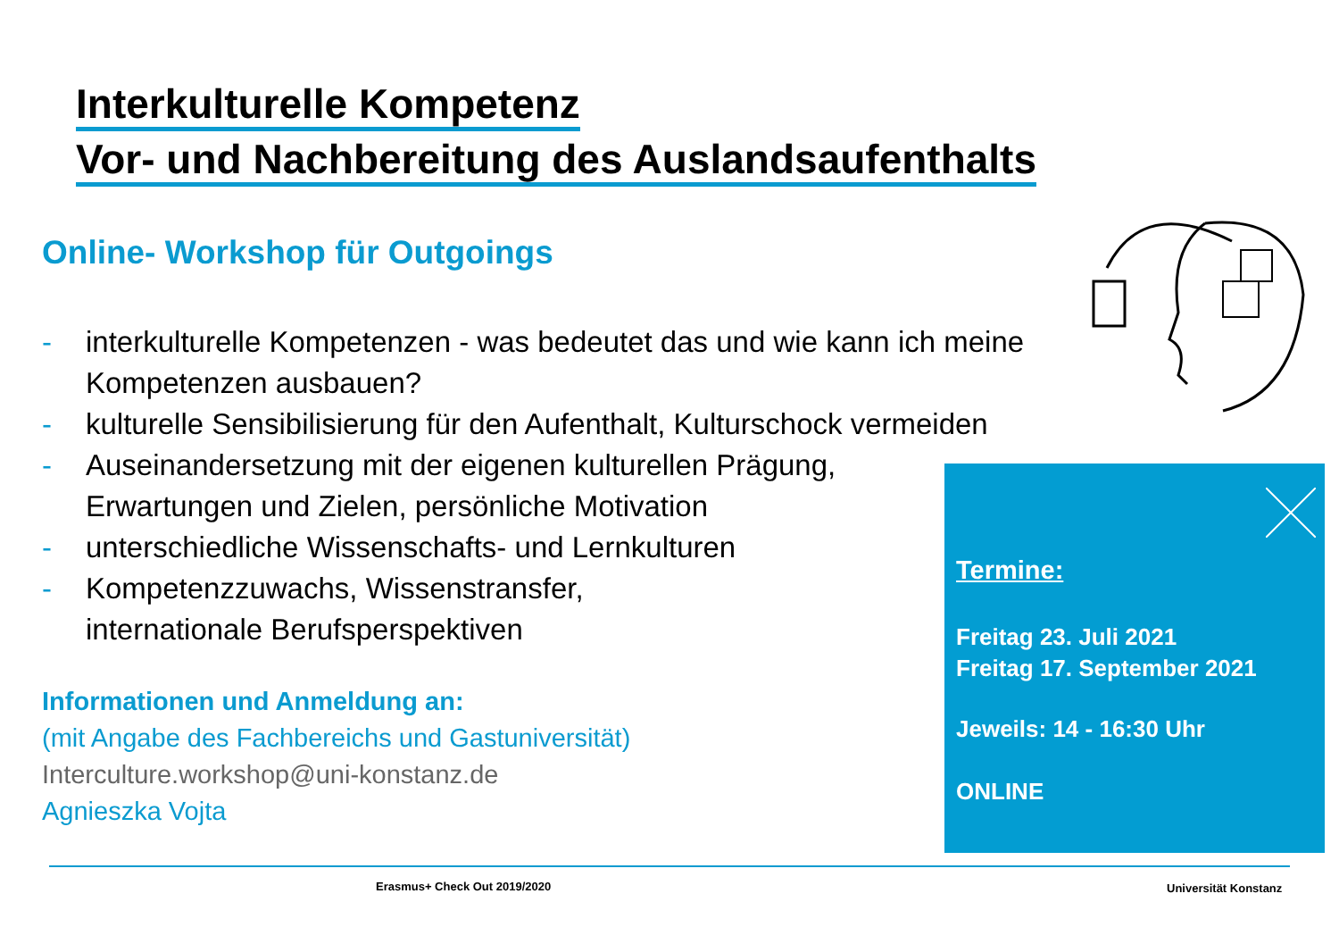Interkulturelle Kompetenz
Vor- und Nachbereitung des Auslandsaufenthalts
Online- Workshop für Outgoings
- interkulturelle Kompetenzen - was bedeutet das und wie kann ich meine Kompetenzen ausbauen?
- kulturelle Sensibilisierung für den Aufenthalt, Kulturschock vermeiden
- Auseinandersetzung mit der eigenen kulturellen Prägung,
Erwartungen und Zielen, persönliche Motivation
- unterschiedliche Wissenschafts- und Lernkulturen
- Kompetenzzuwachs, Wissenstransfer,
internationale Berufsperspektiven
Informationen und Anmeldung an:
(mit Angabe des Fachbereichs und Gastuniversität)
Interculture.workshop@uni-konstanz.de
Agnieszka Vojta
Termine:
Freitag 23. Juli 2021
Freitag 17. September 2021
Jeweils: 14 - 16:30 Uhr
ONLINE
Erasmus+ Check Out 2019/2020 Universität Konstanz